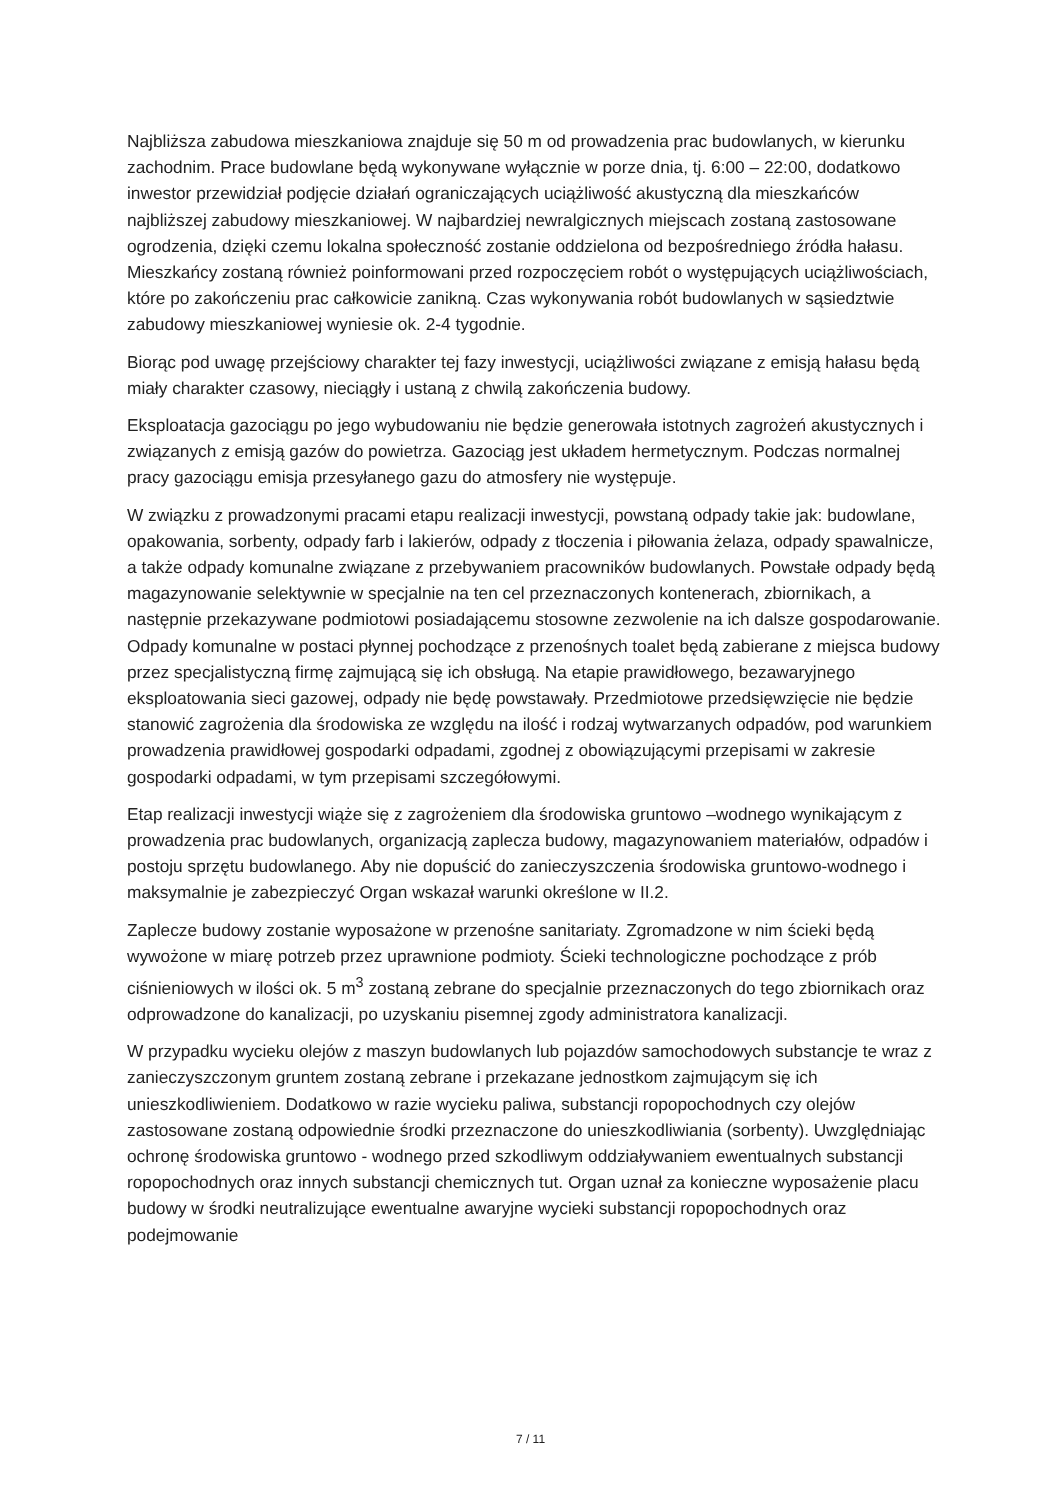Najbliższa zabudowa mieszkaniowa znajduje się 50 m od prowadzenia prac budowlanych, w kierunku zachodnim. Prace budowlane będą wykonywane wyłącznie w porze dnia, tj. 6:00 – 22:00, dodatkowo inwestor przewidział podjęcie działań ograniczających uciążliwość akustyczną dla mieszkańców najbliższej zabudowy mieszkaniowej. W najbardziej newralgicznych miejscach zostaną zastosowane ogrodzenia, dzięki czemu lokalna społeczność zostanie oddzielona od bezpośredniego źródła hałasu. Mieszkańcy zostaną również poinformowani przed rozpoczęciem robót o występujących uciążliwościach, które po zakończeniu prac całkowicie zanikną. Czas wykonywania robót budowlanych w sąsiedztwie zabudowy mieszkaniowej wyniesie ok. 2-4 tygodnie.
Biorąc pod uwagę przejściowy charakter tej fazy inwestycji, uciążliwości związane z emisją hałasu będą miały charakter czasowy, nieciągły i ustaną z chwilą zakończenia budowy.
Eksploatacja gazociągu po jego wybudowaniu nie będzie generowała istotnych zagrożeń akustycznych i związanych z emisją gazów do powietrza. Gazociąg jest układem hermetycznym. Podczas normalnej pracy gazociągu emisja przesyłanego gazu do atmosfery nie występuje.
W związku z prowadzonymi pracami etapu realizacji inwestycji, powstaną odpady takie jak: budowlane, opakowania, sorbenty, odpady farb i lakierów, odpady z tłoczenia i piłowania żelaza, odpady spawalnicze, a także odpady komunalne związane z przebywaniem pracowników budowlanych. Powstałe odpady będą magazynowanie selektywnie w specjalnie na ten cel przeznaczonych kontenerach, zbiornikach, a następnie przekazywane podmiotowi posiadającemu stosowne zezwolenie na ich dalsze gospodarowanie. Odpady komunalne w postaci płynnej pochodzące z przenośnych toalet będą zabierane z miejsca budowy przez specjalistyczną firmę zajmującą się ich obsługą. Na etapie prawidłowego, bezawaryjnego eksploatowania sieci gazowej, odpady nie będę powstawały. Przedmiotowe przedsięwzięcie nie będzie stanowić zagrożenia dla środowiska ze względu na ilość i rodzaj wytwarzanych odpadów, pod warunkiem prowadzenia prawidłowej gospodarki odpadami, zgodnej z obowiązującymi przepisami w zakresie gospodarki odpadami, w tym przepisami szczegółowymi.
Etap realizacji inwestycji wiąże się z zagrożeniem dla środowiska gruntowo –wodnego wynikającym z prowadzenia prac budowlanych, organizacją zaplecza budowy, magazynowaniem materiałów, odpadów i postoju sprzętu budowlanego. Aby nie dopuścić do zanieczyszczenia środowiska gruntowo-wodnego i maksymalnie je zabezpieczyć Organ wskazał warunki określone w II.2.
Zaplecze budowy zostanie wyposażone w przenośne sanitariaty. Zgromadzone w nim ścieki będą wywożone w miarę potrzeb przez uprawnione podmioty. Ścieki technologiczne pochodzące z prób ciśnieniowych w ilości ok. 5 m<sup>3</sup> zostaną zebrane do specjalnie przeznaczonych do tego zbiornikach oraz odprowadzone do kanalizacji, po uzyskaniu pisemnej zgody administratora kanalizacji.
W przypadku wycieku olejów z maszyn budowlanych lub pojazdów samochodowych substancje te wraz z zanieczyszczonym gruntem zostaną zebrane i przekazane jednostkom zajmującym się ich unieszkodliwieniem. Dodatkowo w razie wycieku paliwa, substancji ropopochodnych czy olejów zastosowane zostaną odpowiednie środki przeznaczone do unieszkodliwiania (sorbenty). Uwzględniając ochronę środowiska gruntowo - wodnego przed szkodliwym oddziaływaniem ewentualnych substancji ropopochodnych oraz innych substancji chemicznych tut. Organ uznał za konieczne wyposażenie placu budowy w środki neutralizujące ewentualne awaryjne wycieki substancji ropopochodnych oraz podejmowanie
7 / 11